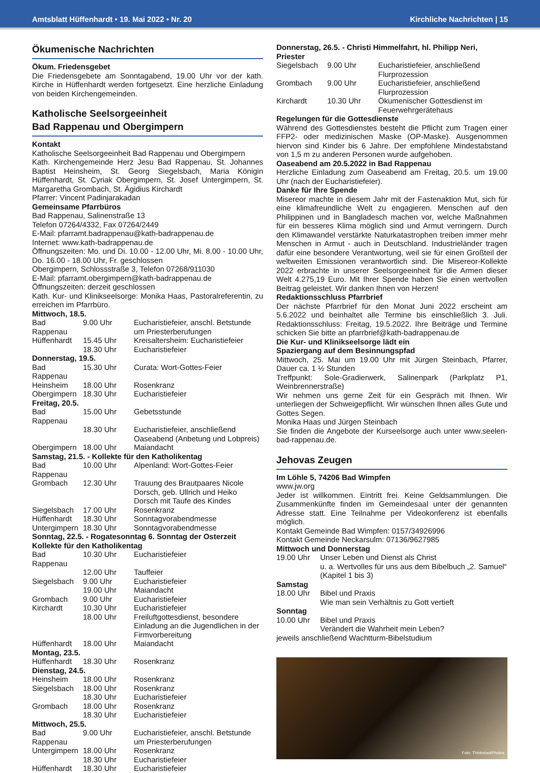Amtsblatt Hüffenhardt • 19. Mai 2022 • Nr. 20 Kirchliche Nachrichten | 15
Ökumenische Nachrichten
Ökum. Friedensgebet
Die Friedensgebete am Sonntagabend, 19.00 Uhr vor der kath. Kirche in Hüffenhardt werden fortgesetzt. Eine herzliche Einladung von beiden Kirchengemeinden.
Katholische Seelsorgeeinheit
Bad Rappenau und Obergimpern
Kontakt
Katholische Seelsorgeeinheit Bad Rappenau und Obergimpern
Kath. Kirchengemeinde Herz Jesu Bad Rappenau, St. Johannes Baptist Heinsheim, St. Georg Siegelsbach, Maria Königin Hüffenhardt, St. Cyriak Obergimpern, St. Josef Untergimpern, St. Margaretha Grombach, St. Ägidius Kirchardt
Pfarrer: Vincent Padinjarakadan
Gemeinsame Pfarrbüros
Bad Rappenau, Salinenstraße 13
Telefon 07264/4332, Fax 07264/2449
E-Mail: pfarramt.badrappenau@kath-badrappenau.de
Internet: www.kath-badrappenau.de
Öffnungszeiten: Mo. und Di. 10.00 - 12.00 Uhr, Mi. 8.00 - 10.00 Uhr, Do. 16.00 - 18.00 Uhr, Fr. geschlossen
Obergimpern, Schlossstraße 3, Telefon 07268/911030
E-Mail: pfarramt.obergimpern@kath-badrappenau.de
Öffnungszeiten: derzeit geschlossen
Kath. Kur- und Klinikseelsorge: Monika Haas, Pastoralreferentin, zu erreichen im Pfarrbüro.
| Mittwoch, 18.5. | | |
| Bad Rappenau | 9.00 Uhr | Eucharistiefeier, anschl. Betstunde um Priesterberufungen |
| Hüffenhardt | 15.45 Uhr | Kreisaltersheim: Eucharistiefeier |
| | 18.30 Uhr | Eucharistiefeier |
| Donnerstag, 19.5. | | |
| Bad Rappenau | 15.30 Uhr | Curata: Wort-Gottes-Feier |
| Heinsheim | 18.00 Uhr | Rosenkranz |
| Obergimpern | 18.30 Uhr | Eucharistiefeier |
| Freitag, 20.5. | | |
| Bad Rappenau | 15.00 Uhr | Gebetsstunde |
| | 18.30 Uhr | Eucharistiefeier, anschließend Oaseabend (Anbetung und Lobpreis) |
| Obergimpern | 18.00 Uhr | Maiandacht |
| Samstag, 21.5. - Kollekte für den Katholikentag | | |
| Bad Rappenau | 10.00 Uhr | Alpenland: Wort-Gottes-Feier |
| Grombach | 12.30 Uhr | Trauung des Brautpaares Nicole Dorsch, geb. Ullrich und Heiko Dorsch mit Taufe des Kindes |
| Siegelsbach | 17.00 Uhr | Rosenkranz |
| Hüffenhardt | 18.30 Uhr | Sonntagvorabendmesse |
| Untergimpern | 18.30 Uhr | Sonntagvorabendmesse |
| Sonntag, 22.5. - Rogatesonntag 6. Sonntag der Osterzeit Kollekte für den Katholikentag | | |
| Bad Rappenau | 10.30 Uhr | Eucharistiefeier |
| | 12.00 Uhr | Tauffeier |
| Siegelsbach | 9.00 Uhr | Eucharistiefeier |
| | 19.00 Uhr | Maiandacht |
| Grombach | 9.00 Uhr | Eucharistiefeier |
| Kirchardt | 10.30 Uhr | Eucharistiefeier |
| | 18.00 Uhr | Freiluftgottesdienst, besondere Einladung an die Jugendlichen in der Firmvorbereitung |
| Hüffenhardt | 18.00 Uhr | Maiandacht |
| Montag, 23.5. | | |
| Hüffenhardt | 18.30 Uhr | Rosenkranz |
| Dienstag, 24.5. | | |
| Heinsheim | 18.00 Uhr | Rosenkranz |
| Siegelsbach | 18.00 Uhr | Rosenkranz |
| | 18.30 Uhr | Eucharistiefeier |
| Grombach | 18.00 Uhr | Rosenkranz |
| | 18.30 Uhr | Eucharistiefeier |
| Mittwoch, 25.5. | | |
| Bad Rappenau | 9.00 Uhr | Eucharistiefeier, anschl. Betstunde um Priesterberufungen |
| Untergimpern | 18.00 Uhr | Rosenkranz |
| | 18.30 Uhr | Eucharistiefeier |
| Hüffenhardt | 18.30 Uhr | Eucharistiefeier |
| Donnerstag, 26.5. - Christi Himmelfahrt, hl. Philipp Neri, Priester | | |
| Siegelsbach | 9.00 Uhr | Eucharistiefeier, anschließend Flurprozession |
| Grombach | 9.00 Uhr | Eucharistiefeier, anschließend Flurprozession |
| Kirchardt | 10.30 Uhr | Ökumenischer Gottesdienst im Feuerwehrgerätehaus |
Regelungen für die Gottesdienste
Während des Gottesdienstes besteht die Pflicht zum Tragen einer FFP2- oder medizinischen Maske (OP-Maske). Ausgenommen hiervon sind Kinder bis 6 Jahre. Der empfohlene Mindestabstand von 1,5 m zu anderen Personen wurde aufgehoben.
Oaseabend am 20.5.2022 in Bad Rappenau
Herzliche Einladung zum Oaseabend am Freitag, 20.5. um 19.00 Uhr (nach der Eucharistiefeier).
Danke für Ihre Spende
Misereor machte in diesem Jahr mit der Fastenaktion Mut, sich für eine klimafreundliche Welt zu engagieren. Menschen auf den Philippinen und in Bangladesch machen vor, welche Maßnahmen für ein besseres Klima möglich sind und Armut verringern. Durch den Klimawandel verstärkte Naturkatastrophen treiben immer mehr Menschen in Armut - auch in Deutschland. Industrieländer tragen dafür eine besondere Verantwortung, weil sie für einen Großteil der weltweiten Emissionen verantwortlich sind. Die Misereor-Kollekte 2022 erbrachte in unserer Seelsorgeeinheit für die Armen dieser Welt 4.275,19 Euro. Mit Ihrer Spende haben Sie einen wertvollen Beitrag geleistet. Wir danken Ihnen von Herzen!
Redaktionsschluss Pfarrbrief
Der nächste Pfarrbrief für den Monat Juni 2022 erscheint am 5.6.2022 und beinhaltet alle Termine bis einschließlich 3. Juli. Redaktionsschluss: Freitag, 19.5.2022. Ihre Beiträge und Termine schicken Sie bitte an pfarrbrief@kath-badrappenau.de
Die Kur- und Klinikseelsorge lädt ein
Spaziergang auf dem Besinnungspfad
Mittwoch, 25. Mai um 19.00 Uhr mit Jürgen Steinbach, Pfarrer, Dauer ca. 1 ½ Stunden
Treffpunkt: Sole-Gradierwerk, Salinenpark (Parkplatz P1, Weinbrennerstraße)
Wir nehmen uns gerne Zeit für ein Gespräch mit Ihnen. Wir unterliegen der Schweigepflicht. Wir wünschen Ihnen alles Gute und Gottes Segen.
Monika Haas und Jürgen Steinbach
Sie finden die Angebote der Kurseelsorge auch unter www.seelen-bad-rappenau.de.
Jehovas Zeugen
Im Löhle 5, 74206 Bad Wimpfen
www.jw.org
Jeder ist willkommen. Eintritt frei. Keine Geldsammlungen. Die Zusammenkünfte finden im Gemeindesaal unter der genannten Adresse statt. Eine Teilnahme per Videokonferenz ist ebenfalls möglich.
Kontakt Gemeinde Bad Wimpfen: 0157/34926996
Kontakt Gemeinde Neckarsulm: 07136/9627985
| Mittwoch und Donnerstag | |
| 19.00 Uhr | Unser Leben und Dienst als Christ u. a. Wertvolles für uns aus dem Bibelbuch „2. Samuel“ (Kapitel 1 bis 3) |
| Samstag | |
| 18.00 Uhr | Bibel und Praxis Wie man sein Verhältnis zu Gott vertieft |
| Sonntag | |
| 10.00 Uhr | Bibel und Praxis Verändert die Wahrheit mein Leben? |
jeweils anschließend Wachtturm-Bibelstudium
Foto: ThinkstockPhotos